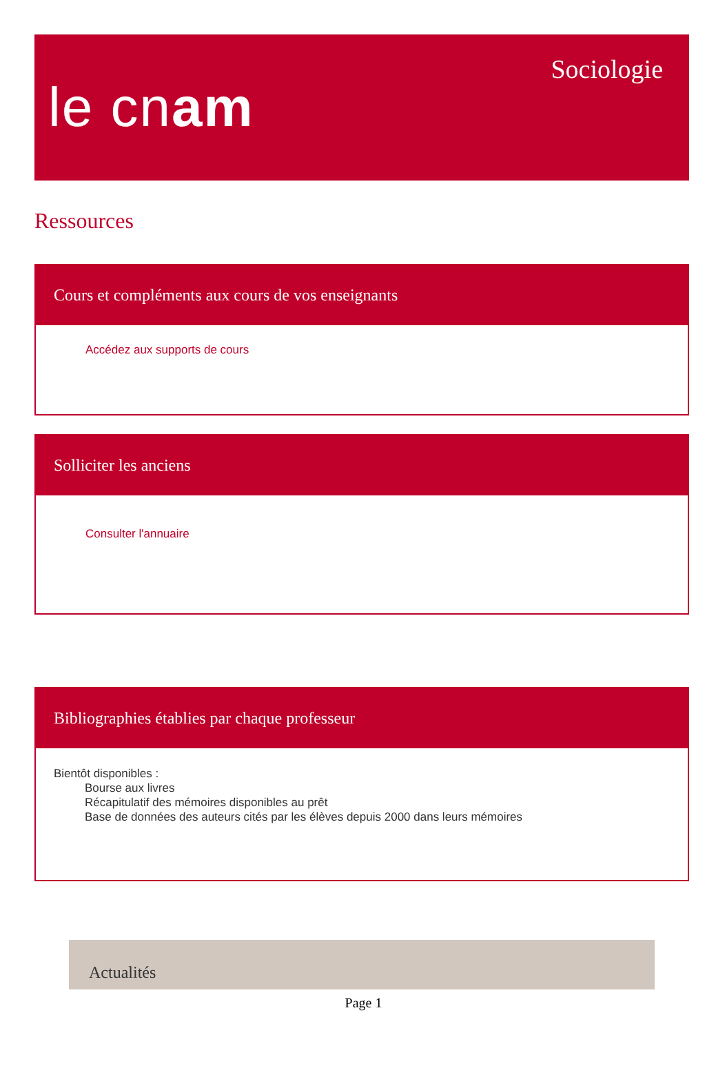le cnam
Sociologie
Ressources
Cours et compléments aux cours de vos enseignants
Accédez aux supports de cours
Solliciter les anciens
Consulter l'annuaire
Bibliographies établies par chaque professeur
Bientôt disponibles :
Bourse aux livres
Récapitulatif des mémoires disponibles au prêt
Base de données des auteurs cités par les élèves depuis 2000 dans leurs mémoires
Actualités
Page 1